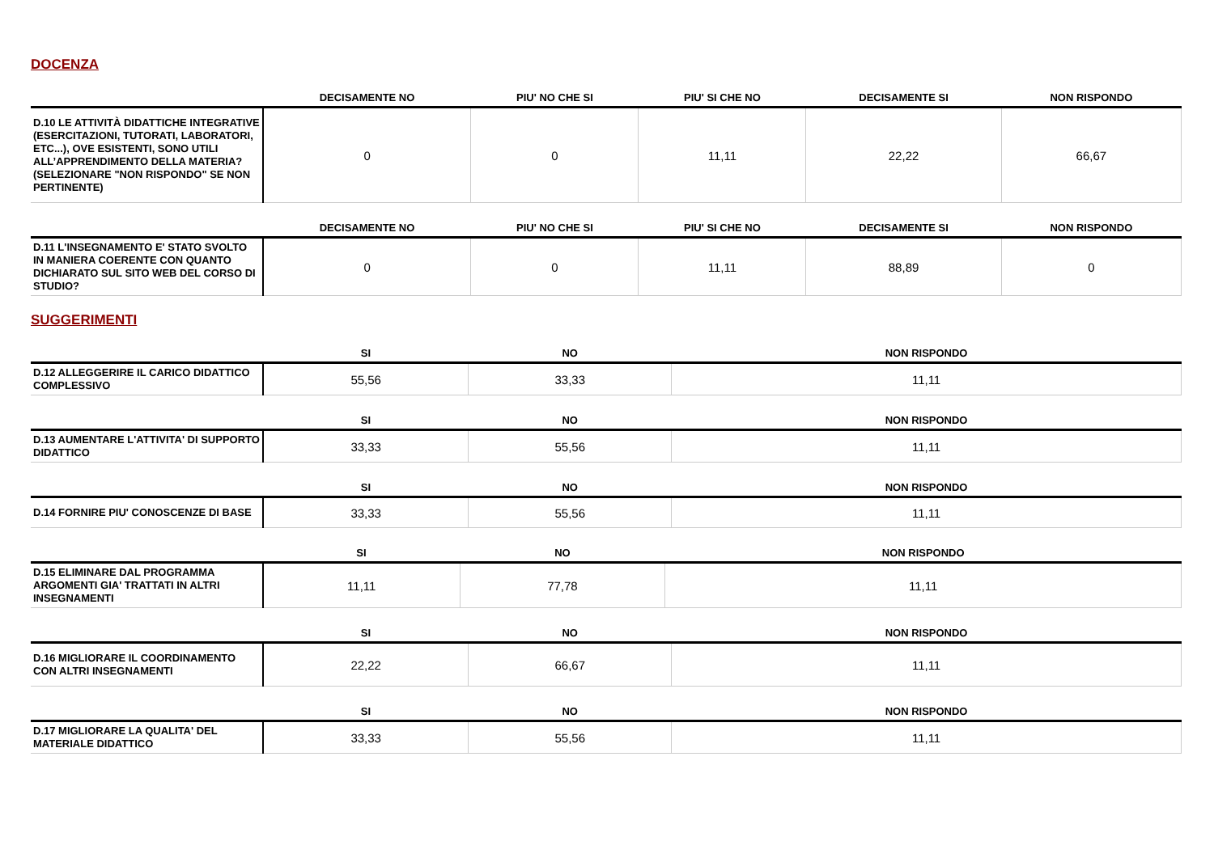DOCENZA
| | DECISAMENTE NO | PIU' NO CHE SI | PIU' SI CHE NO | DECISAMENTE SI | NON RISPONDO |
| --- | --- | --- | --- | --- | --- |
| D.10 LE ATTIVITÀ DIDATTICHE INTEGRATIVE (ESERCITAZIONI, TUTORATI, LABORATORI, ETC...), OVE ESISTENTI, SONO UTILI ALL’APPRENDIMENTO DELLA MATERIA? (SELEZIONARE "NON RISPONDO" SE NON PERTINENTE) | 0 | 0 | 11,11 | 22,22 | 66,67 |
| | DECISAMENTE NO | PIU' NO CHE SI | PIU' SI CHE NO | DECISAMENTE SI | NON RISPONDO |
| --- | --- | --- | --- | --- | --- |
| D.11 L'INSEGNAMENTO E' STATO SVOLTO IN MANIERA COERENTE CON QUANTO DICHIARATO SUL SITO WEB DEL CORSO DI STUDIO? | 0 | 0 | 11,11 | 88,89 | 0 |
SUGGERIMENTI
| | SI | NO | NON RISPONDO |
| --- | --- | --- | --- |
| D.12 ALLEGGERIRE IL CARICO DIDATTICO COMPLESSIVO | 55,56 | 33,33 | 11,11 |
| | SI | NO | NON RISPONDO |
| --- | --- | --- | --- |
| D.13 AUMENTARE L'ATTIVITA' DI SUPPORTO DIDATTICO | 33,33 | 55,56 | 11,11 |
| | SI | NO | NON RISPONDO |
| --- | --- | --- | --- |
| D.14 FORNIRE PIU' CONOSCENZE DI BASE | 33,33 | 55,56 | 11,11 |
| | SI | NO | NON RISPONDO |
| --- | --- | --- | --- |
| D.15 ELIMINARE DAL PROGRAMMA ARGOMENTI GIA' TRATTATI IN ALTRI INSEGNAMENTI | 11,11 | 77,78 | 11,11 |
| | SI | NO | NON RISPONDO |
| --- | --- | --- | --- |
| D.16 MIGLIORARE IL COORDINAMENTO CON ALTRI INSEGNAMENTI | 22,22 | 66,67 | 11,11 |
| | SI | NO | NON RISPONDO |
| --- | --- | --- | --- |
| D.17 MIGLIORARE LA QUALITA' DEL MATERIALE DIDATTICO | 33,33 | 55,56 | 11,11 |